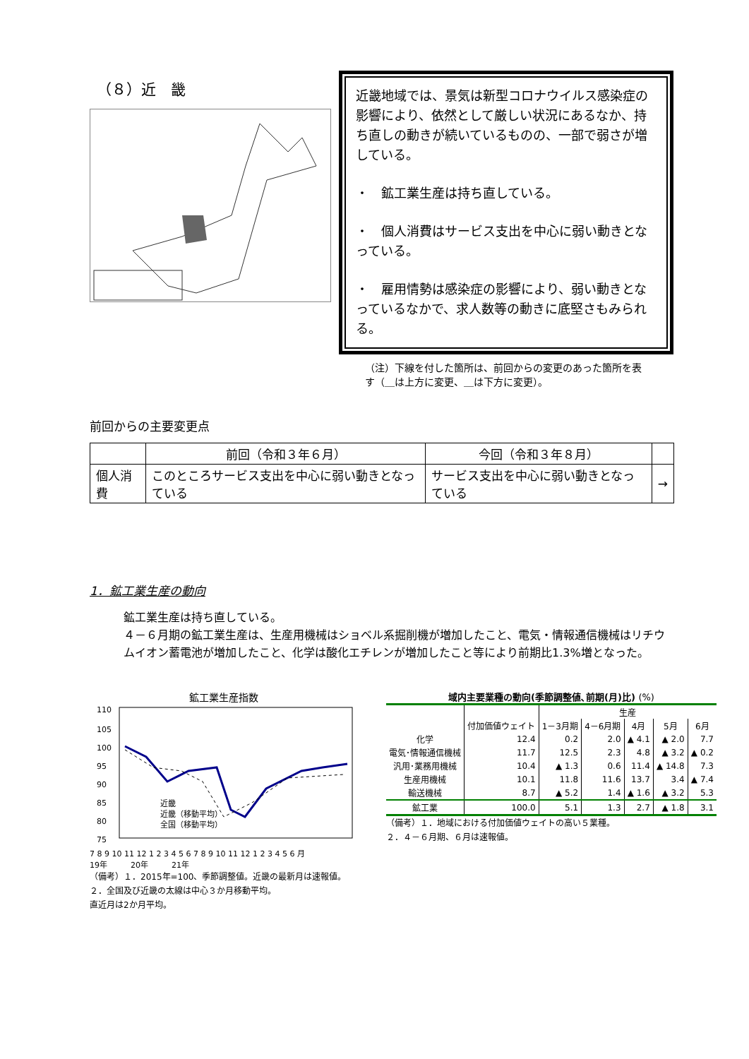（８）近　畿
近畿地域では、景気は新型コロナウイルス感染症の影響により、依然として厳しい状況にあるなか、持ち直しの動きが続いているものの、一部で弱さが増している。
・　鉱工業生産は持ち直している。
・　個人消費はサービス支出を中心に弱い動きとなっている。
・　雇用情勢は感染症の影響により、弱い動きとなっているなかで、求人数等の動きに底堅さもみられる。
（注）下線を付した箇所は、前回からの変更のあった箇所を表す（＿は上方に変更、＿は下方に変更）。
前回からの主要変更点
| | 前回（令和３年６月） | 今回（令和３年８月） | |
| --- | --- | --- | --- |
| 個人消費 | このところサービス支出を中心に弱い動きとなっている | サービス支出を中心に弱い動きとなっている | → |
1．鉱工業生産の動向
鉱工業生産は持ち直している。
４－６月期の鉱工業生産は、生産用機械はショベル系掘削機が増加したこと、電気・情報通信機械はリチウムイオン蓄電池が増加したこと、化学は酸化エチレンが増加したこと等により前期比1.3%増となった。
鉱工業生産指数
110
105
100
95
90
85
80
75
近畿
近畿（移動平均）
全国（移動平均）
7 8 9 10 11 12 1 2 3 4 5 6 7 8 9 10 11 12 1 2 3 4 5 6 月
19年　　　20年　　　21年
（備考）１．2015年=100、季節調整値。近畿の最新月は速報値。
２．全国及び近畿の太線は中心３か月移動平均。
直近月は2か月平均。
域内主要業種の動向(季節調整値､前期(月)比) (%)
| | | 生産 | | | | |
| | 付加価値ウェイト | 1－3月期 | 4－6月期 | 4月 | 5月 | 6月 |
| 化学 | 12.4 | 0.2 | 2.0 | ▲ 4.1 | ▲ 2.0 | 7.7 |
| 電気･情報通信機械 | 11.7 | 12.5 | 2.3 | 4.8 | ▲ 3.2 | ▲ 0.2 |
| 汎用･業務用機械 | 10.4 | ▲ 1.3 | 0.6 | 11.4 | ▲ 14.8 | 7.3 |
| 生産用機械 | 10.1 | 11.8 | 11.6 | 13.7 | 3.4 | ▲ 7.4 |
| 輸送機械 | 8.7 | ▲ 5.2 | 1.4 | ▲ 1.6 | ▲ 3.2 | 5.3 |
| 鉱工業 | 100.0 | 5.1 | 1.3 | 2.7 | ▲ 1.8 | 3.1 |
（備考）１．地域における付加価値ウェイトの高い５業種。
２．４－６月期、６月は速報値。